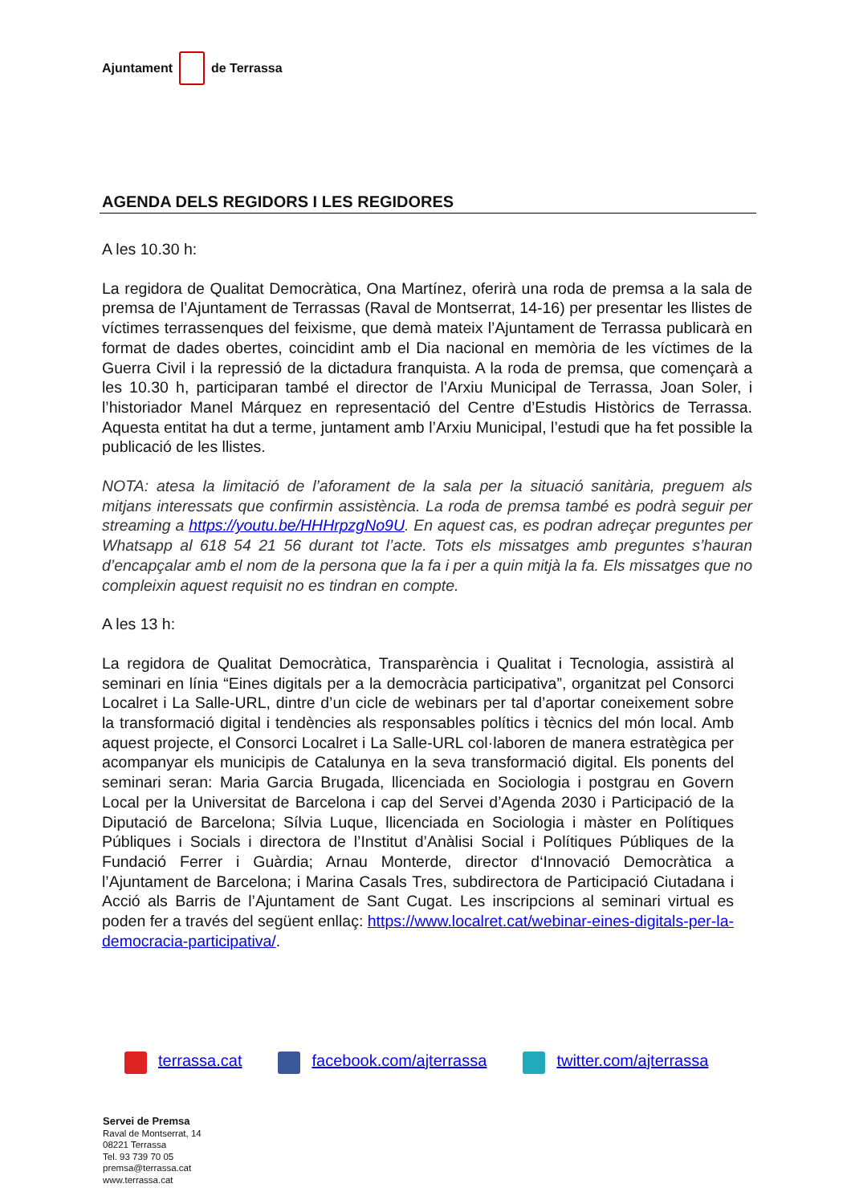Ajuntament de Terrassa
AGENDA DELS REGIDORS I LES REGIDORES
A les 10.30 h:
La regidora de Qualitat Democràtica, Ona Martínez, oferirà una roda de premsa a la sala de premsa de l’Ajuntament de Terrassas (Raval de Montserrat, 14-16) per presentar les llistes de víctimes terrassenques del feixisme, que demà mateix l’Ajuntament de Terrassa publicarà en format de dades obertes, coincidint amb el Dia nacional en memòria de les víctimes de la Guerra Civil i la repressió de la dictadura franquista. A la roda de premsa, que començarà a les 10.30 h, participaran també el director de l’Arxiu Municipal de Terrassa, Joan Soler, i l’historiador Manel Márquez en representació del Centre d’Estudis Històrics de Terrassa. Aquesta entitat ha dut a terme, juntament amb l’Arxiu Municipal, l’estudi que ha fet possible la publicació de les llistes.
NOTA: atesa la limitació de l’aforament de la sala per la situació sanitària, preguem als mitjans interessats que confirmin assistència. La roda de premsa també es podrà seguir per streaming a https://youtu.be/HHHrpzgNo9U. En aquest cas, es podran adreçar preguntes per Whatsapp al 618 54 21 56 durant tot l’acte. Tots els missatges amb preguntes s’hauran d’encapçalar amb el nom de la persona que la fa i per a quin mitjà la fa. Els missatges que no compleixin aquest requisit no es tindran en compte.
A les 13 h:
La regidora de Qualitat Democràtica, Transparència i Qualitat i Tecnologia, assistirà al seminari en línia “Eines digitals per a la democràcia participativa”, organitzat pel Consorci Localret i La Salle-URL, dintre d’un cicle de webinars per tal d’aportar coneixement sobre la transformació digital i tendències als responsables polítics i tècnics del món local. Amb aquest projecte, el Consorci Localret i La Salle-URL col·laboren de manera estratègica per acompanyar els municipis de Catalunya en la seva transformació digital. Els ponents del seminari seran: Maria Garcia Brugada, llicenciada en Sociologia i postgrau en Govern Local per la Universitat de Barcelona i cap del Servei d’Agenda 2030 i Participació de la Diputació de Barcelona; Sílvia Luque, llicenciada en Sociologia i màster en Polítiques Públiques i Socials i directora de l’Institut d’Anàlisi Social i Polítiques Públiques de la Fundació Ferrer i Guàrdia; Arnau Monterde, director d‘Innovació Democràtica a l’Ajuntament de Barcelona; i Marina Casals Tres, subdirectora de Participació Ciutadana i Acció als Barris de l’Ajuntament de Sant Cugat. Les inscripcions al seminari virtual es poden fer a través del següent enllaç: https://www.localret.cat/webinar-eines-digitals-per-la-democracia-participativa/.
terrassa.cat facebook.com/ajterrassa twitter.com/ajterrassa
Servei de Premsa
Raval de Montserrat, 14
08221 Terrassa
Tel. 93 739 70 05
premsa@terrassa.cat
www.terrassa.cat